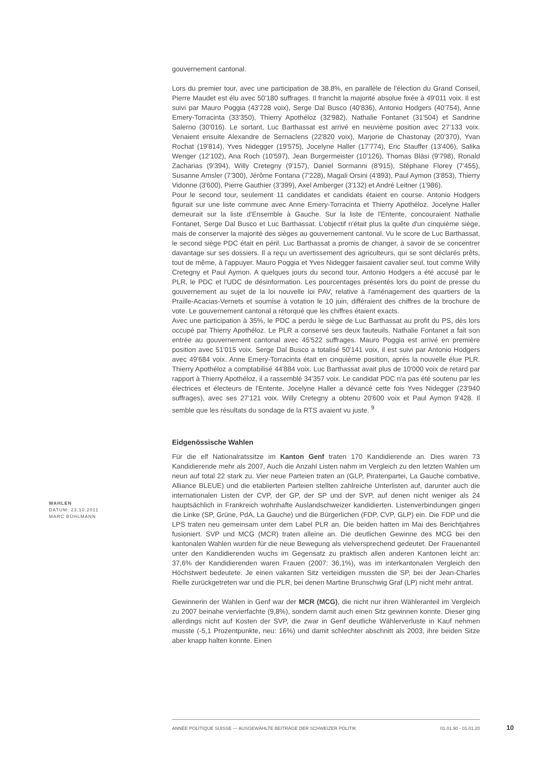gouvernement cantonal.
Lors du premier tour, avec une participation de 38.8%, en parallèle de l'élection du Grand Conseil, Pierre Maudet est élu avec 50'180 suffrages. Il franchit la majorité absolue fixée à 49'011 voix. Il est suivi par Mauro Poggia (43'728 voix), Serge Dal Busco (40'836), Antonio Hodgers (40'754), Anne Emery-Torracinta (33'350), Thierry Apothéloz (32'982), Nathalie Fontanet (31'504) et Sandrine Salerno (30'016). Le sortant, Luc Barthassat est arrivé en neuvième position avec 27'133 voix. Venaient ensuite Alexandre de Sernaclens (22'820 voix), Marjorie de Chastonay (20'370), Yvan Rochat (19'814), Yves Nidegger (19'575), Jocelyne Haller (17'774), Eric Stauffer (13'406), Salika Wenger (12'102), Ana Roch (10'597), Jean Burgermeister (10'126), Thomas Bläsi (9'798), Ronald Zacharias (9'394), Willy Cretegny (9'157), Daniel Sormanni (8'915), Stéphane Florey (7'455), Susanne Amsler (7'300), Jérôme Fontana (7'228), Magali Orsini (4'893), Paul Aymon (3'853), Thierry Vidonne (3'600), Pierre Gauthier (3'399), Axel Amberger (3'132) et André Leitner (1'986).
Pour le second tour, seulement 11 candidates et candidats étaient en course. Antonio Hodgers figurait sur une liste commune avec Anne Emery-Torracinta et Thierry Apothéloz. Jocelyne Haller demeurait sur la liste d'Ensemble à Gauche. Sur la liste de l'Entente, concouraient Nathalie Fontanet, Serge Dal Busco et Luc Barthassat. L'objectif n'était plus la quête d'un cinquième siège, mais de conserver la majorité des sièges au gouvernement cantonal. Vu le score de Luc Barthassat, le second siège PDC était en péril. Luc Barthassat a promis de changer, à savoir de se concentrer davantage sur ses dossiers. Il a reçu un avertissement des agriculteurs, qui se sont déclarés prêts, tout de même, à l'appuyer. Mauro Poggia et Yves Nidegger faisaient cavalier seul, tout comme Willy Cretegny et Paul Aymon. A quelques jours du second tour, Antonio Hodgers a été accusé par le PLR, le PDC et l'UDC de désinformation. Les pourcentages présentés lors du point de presse du gouvernement au sujet de la loi nouvelle loi PAV, relative à l'aménagement des quartiers de la Praille-Acacias-Vernets et soumise à votation le 10 juin, différaient des chiffres de la brochure de vote. Le gouvernement cantonal a rétorqué que les chiffres étaient exacts.
Avec une participation à 35%, le PDC a perdu le siège de Luc Barthassat au profit du PS, dès lors occupé par Thierry Apothéloz. Le PLR a conservé ses deux fauteuils. Nathalie Fontanet a fait son entrée au gouvernement cantonal avec 45'522 suffrages. Mauro Poggia est arrivé en première position avec 51'015 voix. Serge Dal Busco a totalisé 50'141 voix, il est suivi par Antonio Hodgers avec 49'684 voix. Anne Emery-Torracinta était en cinquième position, après la nouvelle élue PLR. Thierry Apothéloz a comptabilisé 44'884 voix. Luc Barthassat avait plus de 10'000 voix de retard par rapport à Thierry Apothéloz, il a rassemblé 34'357 voix. Le candidat PDC n'a pas été soutenu par les électrices et électeurs de l'Entente. Jocelyne Haller a dévancé cette fois Yves Nidegger (23'940 suffrages), avec ses 27'121 voix. Willy Cretegny a obtenu 20'600 voix et Paul Aymon 9'428. Il semble que les résultats du sondage de la RTS avaient vu juste. <sup>9</sup>
Eidgenössische Wahlen
Für die elf Nationalratssitze im Kanton Genf traten 170 Kandidierende an. Dies waren 73 Kandidierende mehr als 2007, Auch die Anzahl Listen nahm im Vergleich zu den letzten Wahlen um neun auf total 22 stark zu. Vier neue Parteien traten an (GLP, Piratenpartei, La Gauche combative, Alliance BLEUE) und die etablierten Parteien stellten zahlreiche Unterlisten auf, darunter auch die internationalen Listen der CVP, der GP, der SP und der SVP, auf denen nicht weniger als 24 hauptsächlich in Frankreich wohnhafte Auslandschweizer kandidierten. Listenverbindungen gingen die Linke (SP, Grüne, PdA, La Gauche) und die Bürgerlichen (FDP, CVP, GLP) ein. Die FDP und die LPS traten neu gemeinsam unter dem Label PLR an. Die beiden hatten im Mai des Berichtjahres fusioniert. SVP und MCG (MCR) traten alleine an. Die deutlichen Gewinne des MCG bei den kantonalen Wahlen wurden für die neue Bewegung als vielversprechend gedeutet. Der Frauenanteil unter den Kandidierenden wuchs im Gegensatz zu praktisch allen anderen Kantonen leicht an: 37,6% der Kandidierenden waren Frauen (2007: 36,1%), was im interkantonalen Vergleich den Höchstwert bedeutete. Je einen vakanten Sitz verteidigen mussten die SP, bei der Jean-Charles Rielle zurückgetreten war und die PLR, bei denen Martine Brunschwig Graf (LP) nicht mehr antrat.
Gewinnerin der Wahlen in Genf war der MCR (MCG), die nicht nur ihren Wähleranteil im Vergleich zu 2007 beinahe vervierfachte (9,8%), sondern damit auch einen Sitz gewinnen konnte. Dieser ging allerdings nicht auf Kosten der SVP, die zwar in Genf deutliche Wählerverluste in Kauf nehmen musste (-5,1 Prozentpunkte, neu: 16%) und damit schlechter abschnitt als 2003, ihre beiden Sitze aber knapp halten konnte. Einen
WAHLEN
DATUM: 23.10.2011
MARC BÜHLMANN
ANNÉE POLITIQUE SUISSE — AUSGEWÄHLTE BEITRÄGE DER SCHWEIZER POLITIK 01.01.90 - 01.01.20
10